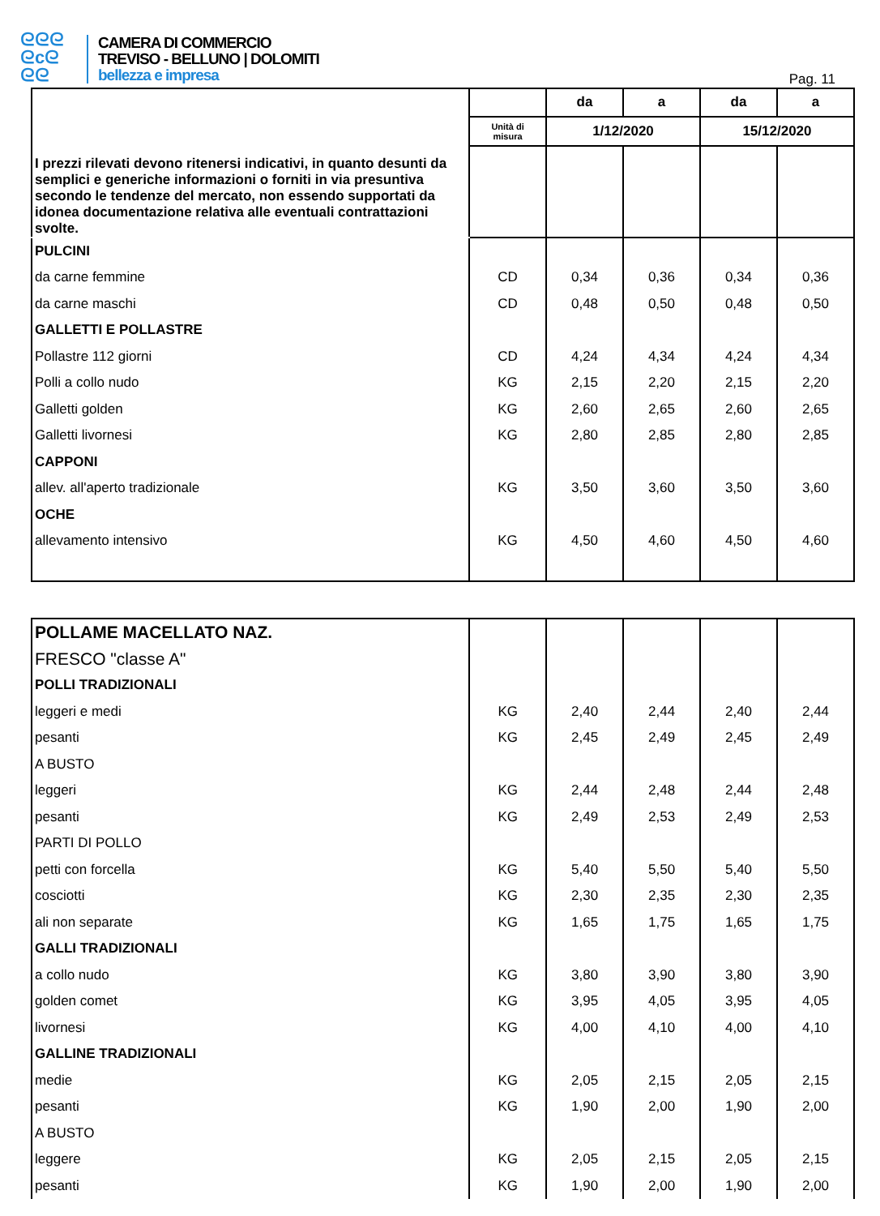ᘓᘓᘓ
ᘓcᘓ
ᘓᘓ
CAMERA DI COMMERCIO
TREVISO - BELLUNO | DOLOMITI
bellezza e impresa
Pag. 11
| | | da | a | da | a |
| | Unità di misura | 1/12/2020 | | 15/12/2020 | |
| I prezzi rilevati devono ritenersi indicativi, in quanto desunti da semplici e generiche informazioni o forniti in via presuntiva secondo le tendenze del mercato, non essendo supportati da idonea documentazione relativa alle eventuali contrattazioni svolte. | | | | | |
| PULCINI | | | | | |
| da carne femmine | CD | 0,34 | 0,36 | 0,34 | 0,36 |
| da carne maschi | CD | 0,48 | 0,50 | 0,48 | 0,50 |
| GALLETTI E POLLASTRE | | | | | |
| Pollastre 112 giorni | CD | 4,24 | 4,34 | 4,24 | 4,34 |
| Polli a collo nudo | KG | 2,15 | 2,20 | 2,15 | 2,20 |
| Galletti golden | KG | 2,60 | 2,65 | 2,60 | 2,65 |
| Galletti livornesi | KG | 2,80 | 2,85 | 2,80 | 2,85 |
| CAPPONI | | | | | |
| allev. all'aperto tradizionale | KG | 3,50 | 3,60 | 3,50 | 3,60 |
| OCHE | | | | | |
| allevamento intensivo | KG | 4,50 | 4,60 | 4,50 | 4,60 |
| POLLAME MACELLATO NAZ. | | | | | |
| FRESCO "classe A" | | | | | |
| POLLI TRADIZIONALI | | | | | |
| leggeri e medi | KG | 2,40 | 2,44 | 2,40 | 2,44 |
| pesanti | KG | 2,45 | 2,49 | 2,45 | 2,49 |
| A BUSTO | | | | | |
| leggeri | KG | 2,44 | 2,48 | 2,44 | 2,48 |
| pesanti | KG | 2,49 | 2,53 | 2,49 | 2,53 |
| PARTI DI POLLO | | | | | |
| petti con forcella | KG | 5,40 | 5,50 | 5,40 | 5,50 |
| cosciotti | KG | 2,30 | 2,35 | 2,30 | 2,35 |
| ali non separate | KG | 1,65 | 1,75 | 1,65 | 1,75 |
| GALLI TRADIZIONALI | | | | | |
| a collo nudo | KG | 3,80 | 3,90 | 3,80 | 3,90 |
| golden comet | KG | 3,95 | 4,05 | 3,95 | 4,05 |
| livornesi | KG | 4,00 | 4,10 | 4,00 | 4,10 |
| GALLINE TRADIZIONALI | | | | | |
| medie | KG | 2,05 | 2,15 | 2,05 | 2,15 |
| pesanti | KG | 1,90 | 2,00 | 1,90 | 2,00 |
| A BUSTO | | | | | |
| leggere | KG | 2,05 | 2,15 | 2,05 | 2,15 |
| pesanti | KG | 1,90 | 2,00 | 1,90 | 2,00 |